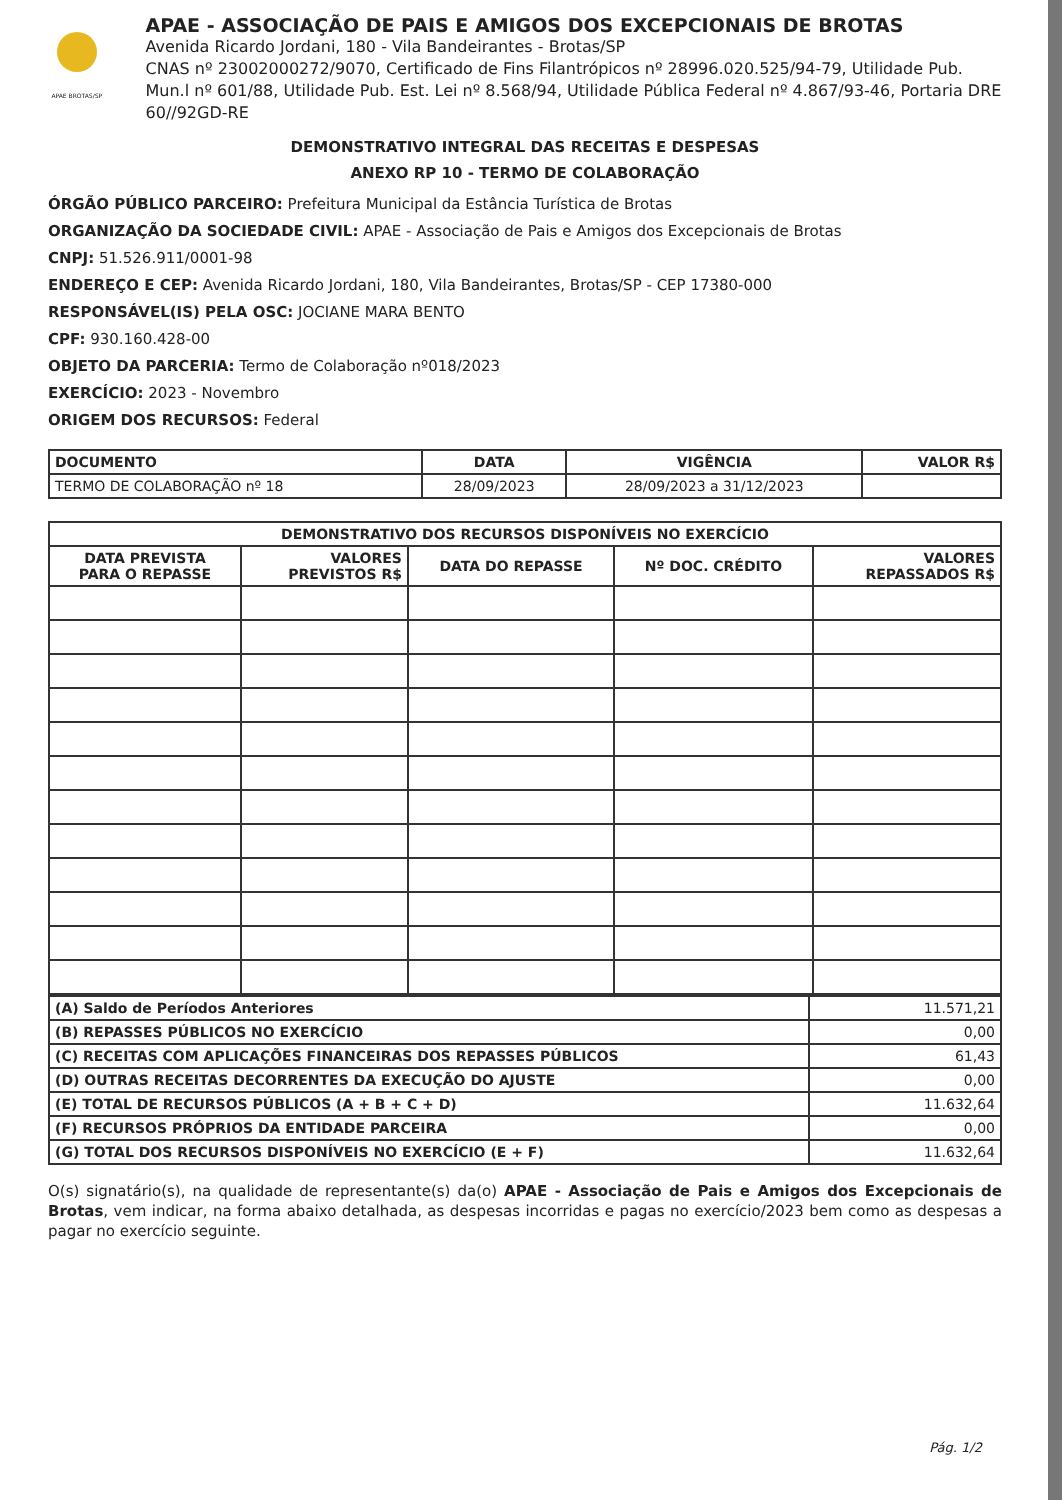APAE BROTAS/SP
APAE - ASSOCIAÇÃO DE PAIS E AMIGOS DOS EXCEPCIONAIS DE BROTAS
Avenida Ricardo Jordani, 180 - Vila Bandeirantes - Brotas/SP
CNAS nº 23002000272/9070, Certificado de Fins Filantrópicos nº 28996.020.525/94-79, Utilidade Pub. Mun.l nº 601/88, Utilidade Pub. Est. Lei nº 8.568/94, Utilidade Pública Federal nº 4.867/93-46, Portaria DRE 60//92GD-RE
DEMONSTRATIVO INTEGRAL DAS RECEITAS E DESPESAS
ANEXO RP 10 - TERMO DE COLABORAÇÃO
ÓRGÃO PÚBLICO PARCEIRO: Prefeitura Municipal da Estância Turística de Brotas
ORGANIZAÇÃO DA SOCIEDADE CIVIL: APAE - Associação de Pais e Amigos dos Excepcionais de Brotas
CNPJ: 51.526.911/0001-98
ENDEREÇO E CEP: Avenida Ricardo Jordani, 180, Vila Bandeirantes, Brotas/SP - CEP 17380-000
RESPONSÁVEL(IS) PELA OSC: JOCIANE MARA BENTO
CPF: 930.160.428-00
OBJETO DA PARCERIA: Termo de Colaboração nº018/2023
EXERCÍCIO: 2023 - Novembro
ORIGEM DOS RECURSOS: Federal
| DOCUMENTO | DATA | VIGÊNCIA | VALOR R$ |
| --- | --- | --- | --- |
| TERMO DE COLABORAÇÃO nº 18 | 28/09/2023 | 28/09/2023 a 31/12/2023 | |
| DEMONSTRATIVO DOS RECURSOS DISPONÍVEIS NO EXERCÍCIO | | | | |
| --- | --- | --- | --- | --- |
| DATA PREVISTA PARA O REPASSE | VALORES PREVISTOS R$ | DATA DO REPASSE | Nº DOC. CRÉDITO | VALORES REPASSADOS R$ |
| (A) Saldo de Períodos Anteriores | 11.571,21 |
| (B) REPASSES PÚBLICOS NO EXERCÍCIO | 0,00 |
| (C) RECEITAS COM APLICAÇÕES FINANCEIRAS DOS REPASSES PÚBLICOS | 61,43 |
| (D) OUTRAS RECEITAS DECORRENTES DA EXECUÇÃO DO AJUSTE | 0,00 |
| (E) TOTAL DE RECURSOS PÚBLICOS (A + B + C + D) | 11.632,64 |
| (F) RECURSOS PRÓPRIOS DA ENTIDADE PARCEIRA | 0,00 |
| (G) TOTAL DOS RECURSOS DISPONÍVEIS NO EXERCÍCIO (E + F) | 11.632,64 |
O(s) signatário(s), na qualidade de representante(s) da(o) APAE - Associação de Pais e Amigos dos Excepcionais de Brotas, vem indicar, na forma abaixo detalhada, as despesas incorridas e pagas no exercício/2023 bem como as despesas a pagar no exercício seguinte.
Pág. 1/2